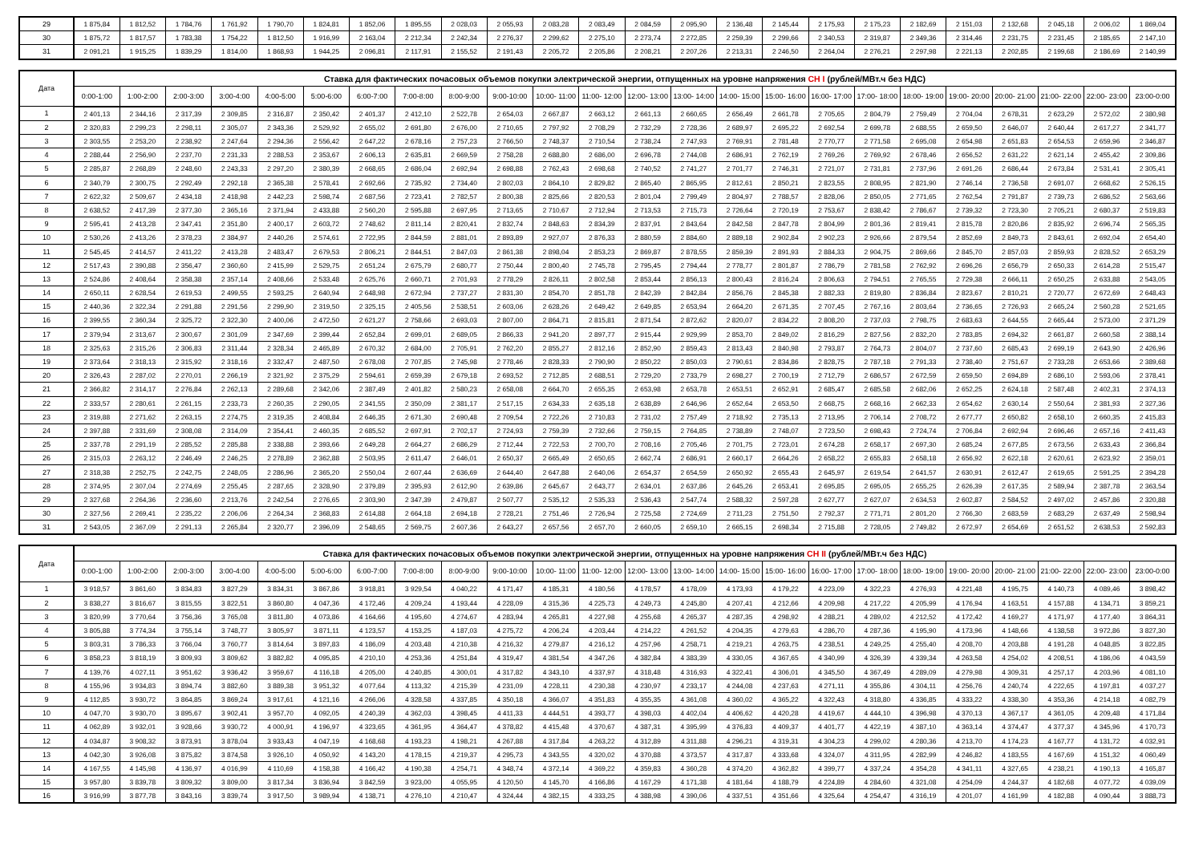| 29 | 1 875,84 | 1 812,52 | 1 784,76 | 1 761,92 | 1 790,70 | 1 824,81 | 1 852,06 | 1 895,55 | 2 028,03 | 2 055,93 | 2 083,28 | 2 083,49 | 2 084,59 | 2 095,90 | 2 136,48 | 2 145,44 | 2 175,93 | 2 175,23 | 2 182,69 | 2 151,03 | 2 132,68 | 2 045,18 | 2 006,02 | 1 869,04 |
| 30 | 1 875,72 | 1 817,57 | 1 783,38 | 1 754,22 | 1 812,50 | 1 916,99 | 2 163,04 | 2 212,34 | 2 242,34 | 2 276,37 | 2 299,62 | 2 275,10 | 2 273,74 | 2 272,85 | 2 259,39 | 2 299,66 | 2 340,53 | 2 319,87 | 2 349,36 | 2 314,46 | 2 231,75 | 2 231,45 | 2 185,65 | 2 147,10 |
| 31 | 2 091,21 | 1 915,25 | 1 839,29 | 1 814,00 | 1 868,93 | 1 944,25 | 2 096,81 | 2 117,91 | 2 155,52 | 2 191,43 | 2 205,72 | 2 205,86 | 2 208,21 | 2 207,26 | 2 213,31 | 2 246,50 | 2 264,04 | 2 276,21 | 2 297,98 | 2 221,13 | 2 202,85 | 2 199,68 | 2 186,69 | 2 140,99 |
| Дата | Ставка для фактических почасовых объемов покупки электрической энергии, отпущенных на уровне напряжения СН I (рублей/МВт.ч без НДС) | | | | | | | | | | | | | | | | | | | | | | | |
| --- | --- | --- | --- | --- | --- | --- | --- | --- | --- | --- | --- | --- | --- | --- | --- | --- | --- | --- | --- | --- | --- | --- | --- | --- |
| | 0:00-1:00 | 1:00-2:00 | 2:00-3:00 | 3:00-4:00 | 4:00-5:00 | 5:00-6:00 | 6:00-7:00 | 7:00-8:00 | 8:00-9:00 | 9:00-10:00 | 10:00- 11:00 | 11:00- 12:00 | 12:00- 13:00 | 13:00- 14:00 | 14:00- 15:00 | 15:00- 16:00 | 16:00- 17:00 | 17:00- 18:00 | 18:00- 19:00 | 19:00- 20:00 | 20:00- 21:00 | 21:00- 22:00 | 22:00- 23:00 | 23:00-0:00 |
| 1 | 2 401,13 | 2 344,16 | 2 317,39 | 2 309,85 | 2 316,87 | 2 350,42 | 2 401,37 | 2 412,10 | 2 522,78 | 2 654,03 | 2 667,87 | 2 663,12 | 2 661,13 | 2 660,65 | 2 656,49 | 2 661,78 | 2 705,65 | 2 804,79 | 2 759,49 | 2 704,04 | 2 678,31 | 2 623,29 | 2 572,02 | 2 380,98 |
| 2 | 2 320,83 | 2 299,23 | 2 298,11 | 2 305,07 | 2 343,36 | 2 529,92 | 2 655,02 | 2 691,80 | 2 676,00 | 2 710,65 | 2 797,92 | 2 708,29 | 2 732,29 | 2 728,36 | 2 689,97 | 2 695,22 | 2 692,54 | 2 699,78 | 2 688,55 | 2 659,50 | 2 646,07 | 2 640,44 | 2 617,27 | 2 341,77 |
| 3 | 2 303,55 | 2 253,20 | 2 238,92 | 2 247,64 | 2 294,36 | 2 556,42 | 2 647,22 | 2 678,16 | 2 757,23 | 2 766,50 | 2 748,37 | 2 710,54 | 2 738,24 | 2 747,93 | 2 769,91 | 2 781,48 | 2 770,77 | 2 771,58 | 2 695,08 | 2 654,98 | 2 651,83 | 2 654,53 | 2 659,96 | 2 346,87 |
| 4 | 2 288,44 | 2 256,90 | 2 237,70 | 2 231,33 | 2 288,53 | 2 353,67 | 2 606,13 | 2 635,81 | 2 669,59 | 2 758,28 | 2 688,80 | 2 686,00 | 2 696,78 | 2 744,08 | 2 686,91 | 2 762,19 | 2 769,26 | 2 769,92 | 2 678,46 | 2 656,52 | 2 631,22 | 2 621,14 | 2 455,42 | 2 309,86 |
| 5 | 2 285,87 | 2 268,89 | 2 248,60 | 2 243,33 | 2 297,20 | 2 380,39 | 2 668,65 | 2 686,04 | 2 692,94 | 2 698,88 | 2 762,43 | 2 698,68 | 2 740,52 | 2 741,27 | 2 701,77 | 2 746,31 | 2 721,07 | 2 731,81 | 2 737,96 | 2 691,26 | 2 686,44 | 2 673,84 | 2 531,41 | 2 305,41 |
| 6 | 2 340,79 | 2 300,75 | 2 292,49 | 2 292,18 | 2 365,38 | 2 578,41 | 2 692,66 | 2 735,92 | 2 734,40 | 2 802,03 | 2 864,10 | 2 829,82 | 2 865,40 | 2 865,95 | 2 812,61 | 2 850,21 | 2 823,55 | 2 808,95 | 2 821,90 | 2 746,14 | 2 736,58 | 2 691,07 | 2 668,62 | 2 526,15 |
| 7 | 2 622,32 | 2 509,67 | 2 434,18 | 2 418,98 | 2 442,23 | 2 598,74 | 2 687,56 | 2 723,41 | 2 782,57 | 2 800,38 | 2 825,66 | 2 820,53 | 2 801,04 | 2 799,49 | 2 804,97 | 2 788,57 | 2 828,06 | 2 850,05 | 2 771,65 | 2 762,54 | 2 791,87 | 2 739,73 | 2 686,52 | 2 563,66 |
| 8 | 2 638,52 | 2 417,39 | 2 377,30 | 2 365,16 | 2 371,94 | 2 433,88 | 2 560,20 | 2 595,88 | 2 697,95 | 2 713,65 | 2 710,67 | 2 712,94 | 2 713,53 | 2 715,73 | 2 726,64 | 2 720,19 | 2 753,67 | 2 838,42 | 2 786,67 | 2 739,32 | 2 723,30 | 2 705,21 | 2 680,37 | 2 519,83 |
| 9 | 2 595,41 | 2 413,28 | 2 347,41 | 2 351,80 | 2 400,17 | 2 603,72 | 2 748,62 | 2 811,14 | 2 820,41 | 2 832,74 | 2 848,63 | 2 834,39 | 2 837,91 | 2 843,64 | 2 842,58 | 2 847,78 | 2 804,99 | 2 801,36 | 2 819,41 | 2 815,78 | 2 820,86 | 2 835,92 | 2 696,74 | 2 565,35 |
| 10 | 2 530,26 | 2 413,26 | 2 378,23 | 2 384,97 | 2 440,26 | 2 574,61 | 2 722,95 | 2 844,59 | 2 881,01 | 2 893,89 | 2 927,07 | 2 876,33 | 2 880,59 | 2 884,60 | 2 889,18 | 2 902,84 | 2 902,23 | 2 926,66 | 2 879,54 | 2 852,69 | 2 849,73 | 2 843,61 | 2 692,04 | 2 654,40 |
| 11 | 2 545,45 | 2 414,57 | 2 411,22 | 2 413,28 | 2 483,47 | 2 679,53 | 2 806,21 | 2 844,51 | 2 847,03 | 2 861,38 | 2 898,04 | 2 853,23 | 2 869,87 | 2 878,55 | 2 859,39 | 2 891,93 | 2 884,33 | 2 904,75 | 2 869,66 | 2 845,70 | 2 857,03 | 2 859,93 | 2 828,52 | 2 653,29 |
| 12 | 2 517,43 | 2 390,88 | 2 356,47 | 2 360,60 | 2 415,99 | 2 529,75 | 2 651,24 | 2 675,79 | 2 680,77 | 2 750,44 | 2 800,40 | 2 745,78 | 2 795,45 | 2 794,44 | 2 778,77 | 2 801,87 | 2 786,79 | 2 781,58 | 2 762,92 | 2 696,26 | 2 656,79 | 2 650,33 | 2 614,28 | 2 515,47 |
| 13 | 2 524,86 | 2 408,64 | 2 358,38 | 2 357,14 | 2 408,66 | 2 533,48 | 2 625,76 | 2 660,71 | 2 701,93 | 2 778,29 | 2 826,11 | 2 802,58 | 2 853,44 | 2 856,13 | 2 800,43 | 2 816,24 | 2 806,63 | 2 794,51 | 2 765,55 | 2 729,38 | 2 666,11 | 2 650,25 | 2 633,88 | 2 543,05 |
| 14 | 2 650,11 | 2 628,54 | 2 619,53 | 2 499,55 | 2 593,25 | 2 640,94 | 2 648,98 | 2 672,94 | 2 737,27 | 2 831,30 | 2 854,70 | 2 851,78 | 2 842,39 | 2 842,84 | 2 856,76 | 2 845,38 | 2 882,33 | 2 819,80 | 2 836,84 | 2 823,67 | 2 810,21 | 2 720,77 | 2 672,69 | 2 648,43 |
| 15 | 2 440,36 | 2 322,34 | 2 291,88 | 2 291,56 | 2 299,90 | 2 319,50 | 2 325,15 | 2 405,56 | 2 538,51 | 2 603,06 | 2 628,26 | 2 649,42 | 2 649,85 | 2 653,94 | 2 664,20 | 2 671,35 | 2 707,45 | 2 767,16 | 2 803,64 | 2 736,65 | 2 726,93 | 2 665,24 | 2 560,28 | 2 521,65 |
| 16 | 2 399,55 | 2 360,34 | 2 325,72 | 2 322,30 | 2 400,06 | 2 472,50 | 2 621,27 | 2 758,66 | 2 693,03 | 2 807,00 | 2 864,71 | 2 815,81 | 2 871,54 | 2 872,62 | 2 820,07 | 2 834,22 | 2 808,20 | 2 737,03 | 2 798,75 | 2 683,63 | 2 644,55 | 2 665,44 | 2 573,00 | 2 371,29 |
| 17 | 2 379,94 | 2 313,67 | 2 300,67 | 2 301,09 | 2 347,69 | 2 399,44 | 2 652,84 | 2 699,01 | 2 689,05 | 2 866,33 | 2 941,20 | 2 897,77 | 2 915,44 | 2 929,99 | 2 853,70 | 2 849,02 | 2 816,29 | 2 827,56 | 2 832,20 | 2 783,85 | 2 694,32 | 2 661,87 | 2 660,58 | 2 388,14 |
| 18 | 2 325,63 | 2 315,26 | 2 306,83 | 2 311,44 | 2 328,34 | 2 465,89 | 2 670,32 | 2 684,00 | 2 705,91 | 2 762,20 | 2 855,27 | 2 812,16 | 2 852,90 | 2 859,43 | 2 813,43 | 2 840,98 | 2 793,87 | 2 764,73 | 2 804,07 | 2 737,60 | 2 685,43 | 2 699,19 | 2 643,90 | 2 426,96 |
| 19 | 2 373,64 | 2 318,13 | 2 315,92 | 2 318,16 | 2 332,47 | 2 487,50 | 2 678,08 | 2 707,85 | 2 745,98 | 2 778,46 | 2 828,33 | 2 790,90 | 2 850,22 | 2 850,03 | 2 790,61 | 2 834,86 | 2 828,75 | 2 787,18 | 2 791,33 | 2 738,40 | 2 751,67 | 2 733,28 | 2 653,66 | 2 389,68 |
| 20 | 2 326,43 | 2 287,02 | 2 270,01 | 2 266,19 | 2 321,92 | 2 375,29 | 2 594,61 | 2 659,39 | 2 679,18 | 2 693,52 | 2 712,85 | 2 688,51 | 2 729,20 | 2 733,79 | 2 698,27 | 2 700,19 | 2 712,79 | 2 686,57 | 2 672,59 | 2 659,50 | 2 694,89 | 2 686,10 | 2 593,06 | 2 378,41 |
| 21 | 2 366,82 | 2 314,17 | 2 276,84 | 2 262,13 | 2 289,68 | 2 342,06 | 2 387,49 | 2 401,82 | 2 580,23 | 2 658,08 | 2 664,70 | 2 655,35 | 2 653,98 | 2 653,78 | 2 653,51 | 2 652,91 | 2 685,47 | 2 685,58 | 2 682,06 | 2 652,25 | 2 624,18 | 2 587,48 | 2 402,31 | 2 374,13 |
| 22 | 2 333,57 | 2 280,61 | 2 261,15 | 2 233,73 | 2 260,35 | 2 290,05 | 2 341,55 | 2 350,09 | 2 381,17 | 2 517,15 | 2 634,33 | 2 635,18 | 2 638,89 | 2 646,96 | 2 652,64 | 2 653,50 | 2 668,75 | 2 668,16 | 2 662,33 | 2 654,62 | 2 630,14 | 2 550,64 | 2 381,93 | 2 327,36 |
| 23 | 2 319,88 | 2 271,62 | 2 263,15 | 2 274,75 | 2 319,35 | 2 408,84 | 2 646,35 | 2 671,30 | 2 690,48 | 2 709,54 | 2 722,26 | 2 710,83 | 2 731,02 | 2 757,49 | 2 718,92 | 2 735,13 | 2 713,95 | 2 706,14 | 2 708,72 | 2 677,77 | 2 650,82 | 2 658,10 | 2 660,35 | 2 415,83 |
| 24 | 2 397,88 | 2 331,69 | 2 308,08 | 2 314,09 | 2 354,41 | 2 460,35 | 2 685,52 | 2 697,91 | 2 702,17 | 2 724,93 | 2 759,39 | 2 732,66 | 2 759,15 | 2 764,85 | 2 738,89 | 2 748,07 | 2 723,50 | 2 698,43 | 2 724,74 | 2 706,84 | 2 692,94 | 2 696,46 | 2 657,16 | 2 411,43 |
| 25 | 2 337,78 | 2 291,19 | 2 285,52 | 2 285,88 | 2 338,88 | 2 393,66 | 2 649,28 | 2 664,27 | 2 686,29 | 2 712,44 | 2 722,53 | 2 700,70 | 2 708,16 | 2 705,46 | 2 701,75 | 2 723,01 | 2 674,28 | 2 658,17 | 2 697,30 | 2 685,24 | 2 677,85 | 2 673,56 | 2 633,43 | 2 366,84 |
| 26 | 2 315,03 | 2 263,12 | 2 246,49 | 2 246,25 | 2 278,89 | 2 362,88 | 2 503,95 | 2 611,47 | 2 646,01 | 2 650,37 | 2 665,49 | 2 650,65 | 2 662,74 | 2 686,91 | 2 660,17 | 2 664,26 | 2 658,22 | 2 655,83 | 2 658,18 | 2 656,92 | 2 622,18 | 2 620,61 | 2 623,92 | 2 359,01 |
| 27 | 2 318,38 | 2 252,75 | 2 242,75 | 2 248,05 | 2 286,96 | 2 365,20 | 2 550,04 | 2 607,44 | 2 636,69 | 2 644,40 | 2 647,88 | 2 640,06 | 2 654,37 | 2 654,59 | 2 650,92 | 2 655,43 | 2 645,97 | 2 619,54 | 2 641,57 | 2 630,91 | 2 612,47 | 2 619,65 | 2 591,25 | 2 394,28 |
| 28 | 2 374,95 | 2 307,04 | 2 274,69 | 2 255,45 | 2 287,65 | 2 328,90 | 2 379,89 | 2 395,93 | 2 612,90 | 2 639,86 | 2 645,67 | 2 643,77 | 2 634,01 | 2 637,86 | 2 645,26 | 2 653,41 | 2 695,85 | 2 695,05 | 2 655,25 | 2 626,39 | 2 617,35 | 2 589,94 | 2 387,78 | 2 363,54 |
| 29 | 2 327,68 | 2 264,36 | 2 236,60 | 2 213,76 | 2 242,54 | 2 276,65 | 2 303,90 | 2 347,39 | 2 479,87 | 2 507,77 | 2 535,12 | 2 535,33 | 2 536,43 | 2 547,74 | 2 588,32 | 2 597,28 | 2 627,77 | 2 627,07 | 2 634,53 | 2 602,87 | 2 584,52 | 2 497,02 | 2 457,86 | 2 320,88 |
| 30 | 2 327,56 | 2 269,41 | 2 235,22 | 2 206,06 | 2 264,34 | 2 368,83 | 2 614,88 | 2 664,18 | 2 694,18 | 2 728,21 | 2 751,46 | 2 726,94 | 2 725,58 | 2 724,69 | 2 711,23 | 2 751,50 | 2 792,37 | 2 771,71 | 2 801,20 | 2 766,30 | 2 683,59 | 2 683,29 | 2 637,49 | 2 598,94 |
| 31 | 2 543,05 | 2 367,09 | 2 291,13 | 2 265,84 | 2 320,77 | 2 396,09 | 2 548,65 | 2 569,75 | 2 607,36 | 2 643,27 | 2 657,56 | 2 657,70 | 2 660,05 | 2 659,10 | 2 665,15 | 2 698,34 | 2 715,88 | 2 728,05 | 2 749,82 | 2 672,97 | 2 654,69 | 2 651,52 | 2 638,53 | 2 592,83 |
| Дата | Ставка для фактических почасовых объемов покупки электрической энергии, отпущенных на уровне напряжения СН II (рублей/МВт.ч без НДС) | | | | | | | | | | | | | | | | | | | | | | | |
| --- | --- | --- | --- | --- | --- | --- | --- | --- | --- | --- | --- | --- | --- | --- | --- | --- | --- | --- | --- | --- | --- | --- | --- | --- |
| | 0:00-1:00 | 1:00-2:00 | 2:00-3:00 | 3:00-4:00 | 4:00-5:00 | 5:00-6:00 | 6:00-7:00 | 7:00-8:00 | 8:00-9:00 | 9:00-10:00 | 10:00- 11:00 | 11:00- 12:00 | 12:00- 13:00 | 13:00- 14:00 | 14:00- 15:00 | 15:00- 16:00 | 16:00- 17:00 | 17:00- 18:00 | 18:00- 19:00 | 19:00- 20:00 | 20:00- 21:00 | 21:00- 22:00 | 22:00- 23:00 | 23:00-0:00 |
| 1 | 3 918,57 | 3 861,60 | 3 834,83 | 3 827,29 | 3 834,31 | 3 867,86 | 3 918,81 | 3 929,54 | 4 040,22 | 4 171,47 | 4 185,31 | 4 180,56 | 4 178,57 | 4 178,09 | 4 173,93 | 4 179,22 | 4 223,09 | 4 322,23 | 4 276,93 | 4 221,48 | 4 195,75 | 4 140,73 | 4 089,46 | 3 898,42 |
| 2 | 3 838,27 | 3 816,67 | 3 815,55 | 3 822,51 | 3 860,80 | 4 047,36 | 4 172,46 | 4 209,24 | 4 193,44 | 4 228,09 | 4 315,36 | 4 225,73 | 4 249,73 | 4 245,80 | 4 207,41 | 4 212,66 | 4 209,98 | 4 217,22 | 4 205,99 | 4 176,94 | 4 163,51 | 4 157,88 | 4 134,71 | 3 859,21 |
| 3 | 3 820,99 | 3 770,64 | 3 756,36 | 3 765,08 | 3 811,80 | 4 073,86 | 4 164,66 | 4 195,60 | 4 274,67 | 4 283,94 | 4 265,81 | 4 227,98 | 4 255,68 | 4 265,37 | 4 287,35 | 4 298,92 | 4 288,21 | 4 289,02 | 4 212,52 | 4 172,42 | 4 169,27 | 4 171,97 | 4 177,40 | 3 864,31 |
| 4 | 3 805,88 | 3 774,34 | 3 755,14 | 3 748,77 | 3 805,97 | 3 871,11 | 4 123,57 | 4 153,25 | 4 187,03 | 4 275,72 | 4 206,24 | 4 203,44 | 4 214,22 | 4 261,52 | 4 204,35 | 4 279,63 | 4 286,70 | 4 287,36 | 4 195,90 | 4 173,96 | 4 148,66 | 4 138,58 | 3 972,86 | 3 827,30 |
| 5 | 3 803,31 | 3 786,33 | 3 766,04 | 3 760,77 | 3 814,64 | 3 897,83 | 4 186,09 | 4 203,48 | 4 210,38 | 4 216,32 | 4 279,87 | 4 216,12 | 4 257,96 | 4 258,71 | 4 219,21 | 4 263,75 | 4 238,51 | 4 249,25 | 4 255,40 | 4 208,70 | 4 203,88 | 4 191,28 | 4 048,85 | 3 822,85 |
| 6 | 3 858,23 | 3 818,19 | 3 809,93 | 3 809,62 | 3 882,82 | 4 095,85 | 4 210,10 | 4 253,36 | 4 251,84 | 4 319,47 | 4 381,54 | 4 347,26 | 4 382,84 | 4 383,39 | 4 330,05 | 4 367,65 | 4 340,99 | 4 326,39 | 4 339,34 | 4 263,58 | 4 254,02 | 4 208,51 | 4 186,06 | 4 043,59 |
| 7 | 4 139,76 | 4 027,11 | 3 951,62 | 3 936,42 | 3 959,67 | 4 116,18 | 4 205,00 | 4 240,85 | 4 300,01 | 4 317,82 | 4 343,10 | 4 337,97 | 4 318,48 | 4 316,93 | 4 322,41 | 4 306,01 | 4 345,50 | 4 367,49 | 4 289,09 | 4 279,98 | 4 309,31 | 4 257,17 | 4 203,96 | 4 081,10 |
| 8 | 4 155,96 | 3 934,83 | 3 894,74 | 3 882,60 | 3 889,38 | 3 951,32 | 4 077,64 | 4 113,32 | 4 215,39 | 4 231,09 | 4 228,11 | 4 230,38 | 4 230,97 | 4 233,17 | 4 244,08 | 4 237,63 | 4 271,11 | 4 355,86 | 4 304,11 | 4 256,76 | 4 240,74 | 4 222,65 | 4 197,81 | 4 037,27 |
| 9 | 4 112,85 | 3 930,72 | 3 864,85 | 3 869,24 | 3 917,61 | 4 121,16 | 4 266,06 | 4 328,58 | 4 337,85 | 4 350,18 | 4 366,07 | 4 351,83 | 4 355,35 | 4 361,08 | 4 360,02 | 4 365,22 | 4 322,43 | 4 318,80 | 4 336,85 | 4 333,22 | 4 338,30 | 4 353,36 | 4 214,18 | 4 082,79 |
| 10 | 4 047,70 | 3 930,70 | 3 895,67 | 3 902,41 | 3 957,70 | 4 092,05 | 4 240,39 | 4 362,03 | 4 398,45 | 4 411,33 | 4 444,51 | 4 393,77 | 4 398,03 | 4 402,04 | 4 406,62 | 4 420,28 | 4 419,67 | 4 444,10 | 4 396,98 | 4 370,13 | 4 367,17 | 4 361,05 | 4 209,48 | 4 171,84 |
| 11 | 4 062,89 | 3 932,01 | 3 928,66 | 3 930,72 | 4 000,91 | 4 196,97 | 4 323,65 | 4 361,95 | 4 364,47 | 4 378,82 | 4 415,48 | 4 370,67 | 4 387,31 | 4 395,99 | 4 376,83 | 4 409,37 | 4 401,77 | 4 422,19 | 4 387,10 | 4 363,14 | 4 374,47 | 4 377,37 | 4 345,96 | 4 170,73 |
| 12 | 4 034,87 | 3 908,32 | 3 873,91 | 3 878,04 | 3 933,43 | 4 047,19 | 4 168,68 | 4 193,23 | 4 198,21 | 4 267,88 | 4 317,84 | 4 263,22 | 4 312,89 | 4 311,88 | 4 296,21 | 4 319,31 | 4 304,23 | 4 299,02 | 4 280,36 | 4 213,70 | 4 174,23 | 4 167,77 | 4 131,72 | 4 032,91 |
| 13 | 4 042,30 | 3 926,08 | 3 875,82 | 3 874,58 | 3 926,10 | 4 050,92 | 4 143,20 | 4 178,15 | 4 219,37 | 4 295,73 | 4 343,55 | 4 320,02 | 4 370,88 | 4 373,57 | 4 317,87 | 4 333,68 | 4 324,07 | 4 311,95 | 4 282,99 | 4 246,82 | 4 183,55 | 4 167,69 | 4 151,32 | 4 060,49 |
| 14 | 4 167,55 | 4 145,98 | 4 136,97 | 4 016,99 | 4 110,69 | 4 158,38 | 4 166,42 | 4 190,38 | 4 254,71 | 4 348,74 | 4 372,14 | 4 369,22 | 4 359,83 | 4 360,28 | 4 374,20 | 4 362,82 | 4 399,77 | 4 337,24 | 4 354,28 | 4 341,11 | 4 327,65 | 4 238,21 | 4 190,13 | 4 165,87 |
| 15 | 3 957,80 | 3 839,78 | 3 809,32 | 3 809,00 | 3 817,34 | 3 836,94 | 3 842,59 | 3 923,00 | 4 055,95 | 4 120,50 | 4 145,70 | 4 166,86 | 4 167,29 | 4 171,38 | 4 181,64 | 4 188,79 | 4 224,89 | 4 284,60 | 4 321,08 | 4 254,09 | 4 244,37 | 4 182,68 | 4 077,72 | 4 039,09 |
| 16 | 3 916,99 | 3 877,78 | 3 843,16 | 3 839,74 | 3 917,50 | 3 989,94 | 4 138,71 | 4 276,10 | 4 210,47 | 4 324,44 | 4 382,15 | 4 333,25 | 4 388,98 | 4 390,06 | 4 337,51 | 4 351,66 | 4 325,64 | 4 254,47 | 4 316,19 | 4 201,07 | 4 161,99 | 4 182,88 | 4 090,44 | 3 888,73 |